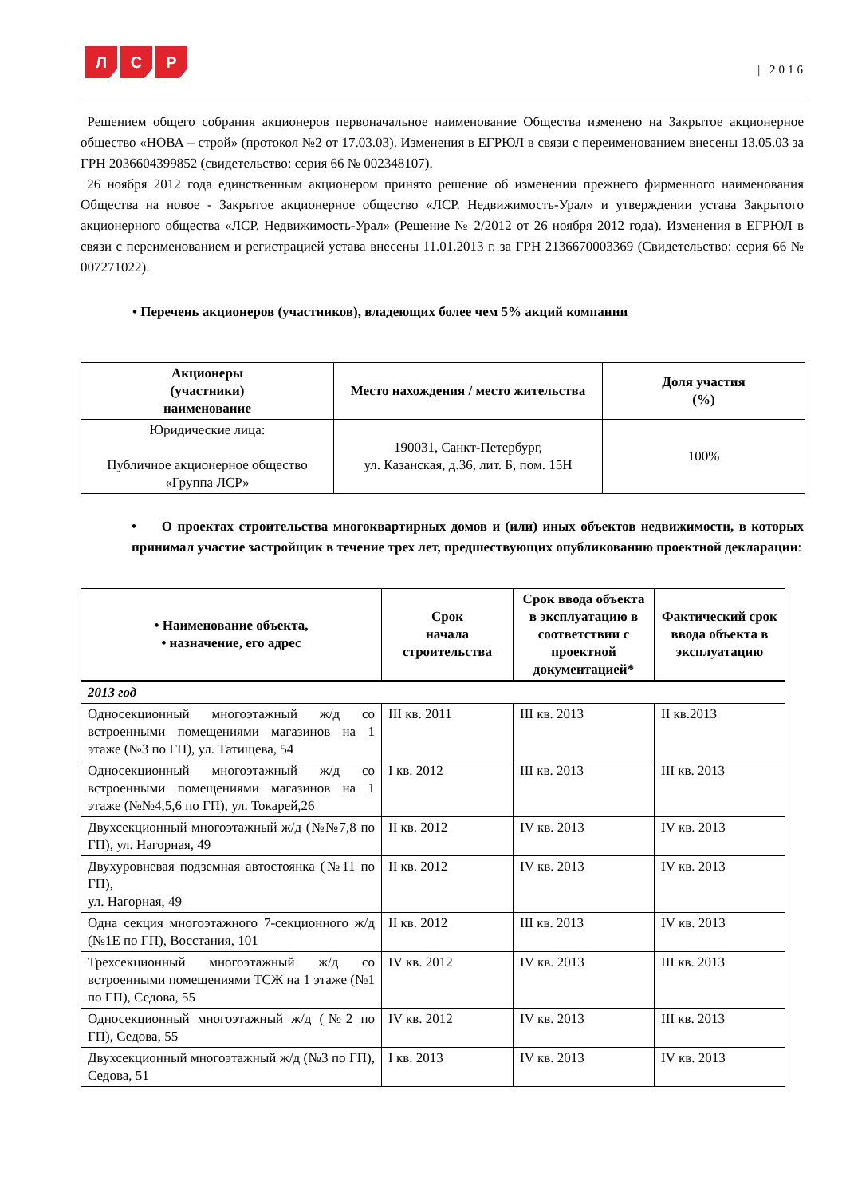Л С Р
| 2016
Решением общего собрания акционеров первоначальное наименование Общества изменено на Закрытое акционерное общество «НОВА – строй» (протокол №2 от 17.03.03). Изменения в ЕГРЮЛ в связи с переименованием внесены 13.05.03 за ГРН 2036604399852 (свидетельство: серия 66 № 002348107).
26 ноября 2012 года единственным акционером принято решение об изменении прежнего фирменного наименования Общества на новое - Закрытое акционерное общество «ЛСР. Недвижимость-Урал» и утверждении устава Закрытого акционерного общества «ЛСР. Недвижимость-Урал» (Решение № 2/2012 от 26 ноября 2012 года). Изменения в ЕГРЮЛ в связи с переименованием и регистрацией устава внесены 11.01.2013 г. за ГРН 2136670003369 (Свидетельство: серия 66 № 007271022).
• Перечень акционеров (участников), владеющих более чем 5% акций компании
| Акционеры (участники) наименование | Место нахождения / место жительства | Доля участия (%) |
| --- | --- | --- |
| Юридические лица: Публичное акционерное общество «Группа ЛСР» | 190031, Санкт-Петербург, ул. Казанская, д.36, лит. Б, пом. 15Н | 100% |
• О проектах строительства многоквартирных домов и (или) иных объектов недвижимости, в которых принимал участие застройщик в течение трех лет, предшествующих опубликованию проектной декларации:
| • Наименование объекта, • назначение, его адрес | Срок начала строительства | Срок ввода объекта в эксплуатацию в соответствии с проектной документацией* | Фактический срок ввода объекта в эксплуатацию |
| --- | --- | --- | --- |
| 2013 год | | | |
| Односекционный многоэтажный ж/д со встроенными помещениями магазинов на 1 этаже (№3 по ГП), ул. Татищева, 54 | III кв. 2011 | III кв. 2013 | II кв.2013 |
| Односекционный многоэтажный ж/д со встроенными помещениями магазинов на 1 этаже (№№4,5,6 по ГП), ул. Токарей,26 | I кв. 2012 | III кв. 2013 | III кв. 2013 |
| Двухсекционный многоэтажный ж/д (№№7,8 по ГП), ул. Нагорная, 49 | II кв. 2012 | IV кв. 2013 | IV кв. 2013 |
| Двухуровневая подземная автостоянка (№11 по ГП), ул. Нагорная, 49 | II кв. 2012 | IV кв. 2013 | IV кв. 2013 |
| Одна секция многоэтажного 7-секционного ж/д (№1Е по ГП), Восстания, 101 | II кв. 2012 | III кв. 2013 | IV кв. 2013 |
| Трехсекционный многоэтажный ж/д со встроенными помещениями ТСЖ на 1 этаже (№1 по ГП), Седова, 55 | IV кв. 2012 | IV кв. 2013 | III кв. 2013 |
| Односекционный многоэтажный ж/д (№2 по ГП), Седова, 55 | IV кв. 2012 | IV кв. 2013 | III кв. 2013 |
| Двухсекционный многоэтажный ж/д (№3 по ГП), Седова, 51 | I кв. 2013 | IV кв. 2013 | IV кв. 2013 |